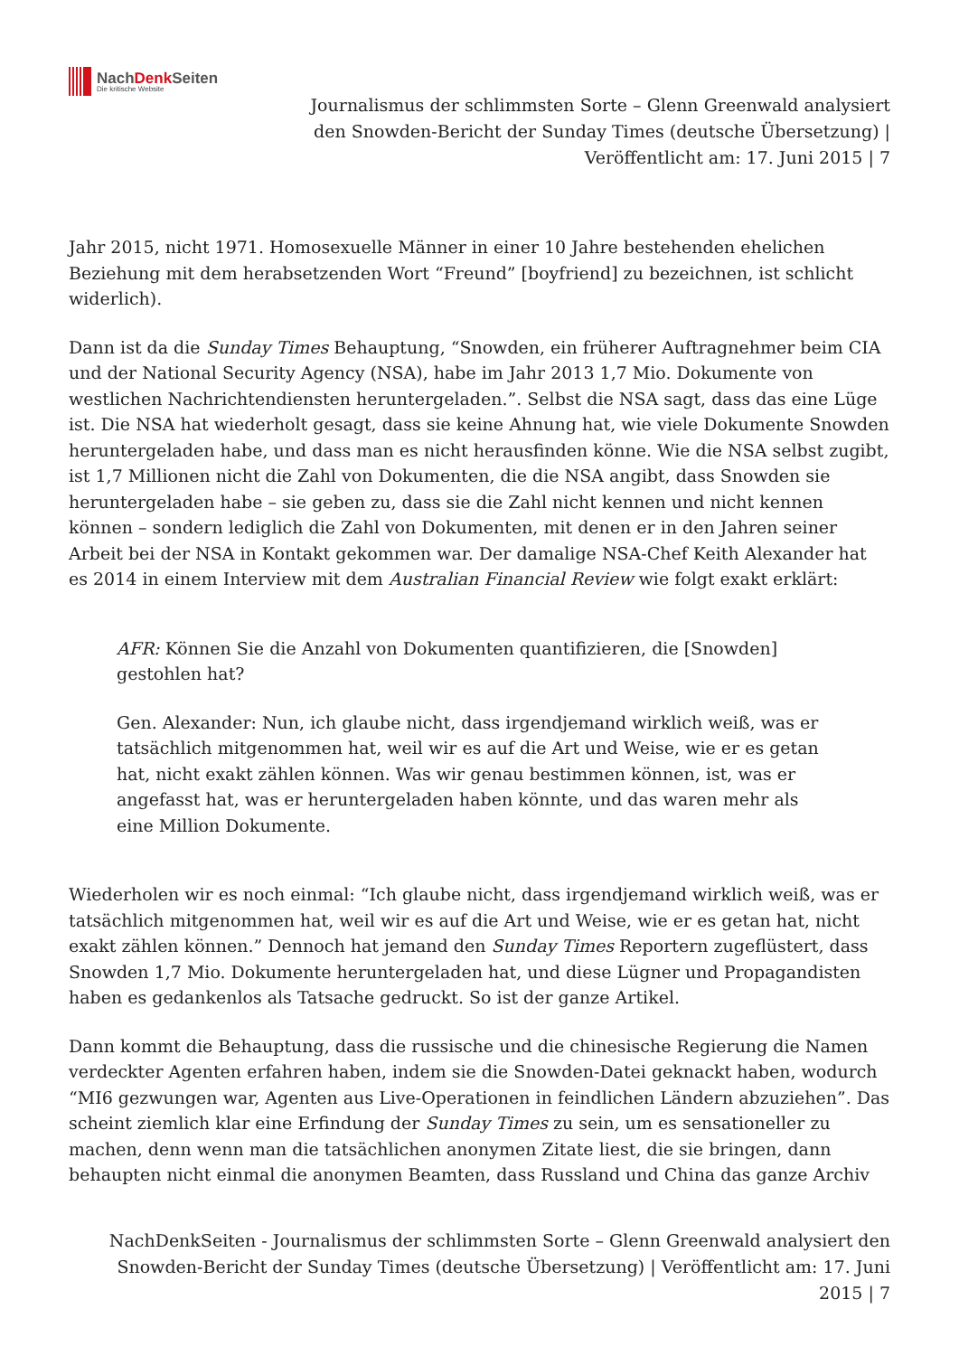NachDenk Seiten
Die kritische Website
Journalismus der schlimmsten Sorte – Glenn Greenwald analysiert den Snowden-Bericht der Sunday Times (deutsche Übersetzung) | Veröffentlicht am: 17. Juni 2015 | 7
Jahr 2015, nicht 1971. Homosexuelle Männer in einer 10 Jahre bestehenden ehelichen Beziehung mit dem herabsetzenden Wort “Freund” [boyfriend] zu bezeichnen, ist schlicht widerlich).
Dann ist da die Sunday Times Behauptung, “Snowden, ein früherer Auftragnehmer beim CIA und der National Security Agency (NSA), habe im Jahr 2013 1,7 Mio. Dokumente von westlichen Nachrichtendiensten heruntergeladen.”. Selbst die NSA sagt, dass das eine Lüge ist. Die NSA hat wiederholt gesagt, dass sie keine Ahnung hat, wie viele Dokumente Snowden heruntergeladen habe, und dass man es nicht herausfinden könne. Wie die NSA selbst zugibt, ist 1,7 Millionen nicht die Zahl von Dokumenten, die die NSA angibt, dass Snowden sie heruntergeladen habe – sie geben zu, dass sie die Zahl nicht kennen und nicht kennen können – sondern lediglich die Zahl von Dokumenten, mit denen er in den Jahren seiner Arbeit bei der NSA in Kontakt gekommen war. Der damalige NSA-Chef Keith Alexander hat es 2014 in einem Interview mit dem Australian Financial Review wie folgt exakt erklärt:
AFR: Können Sie die Anzahl von Dokumenten quantifizieren, die [Snowden] gestohlen hat?
Gen. Alexander: Nun, ich glaube nicht, dass irgendjemand wirklich weiß, was er tatsächlich mitgenommen hat, weil wir es auf die Art und Weise, wie er es getan hat, nicht exakt zählen können. Was wir genau bestimmen können, ist, was er angefasst hat, was er heruntergeladen haben könnte, und das waren mehr als eine Million Dokumente.
Wiederholen wir es noch einmal: “Ich glaube nicht, dass irgendjemand wirklich weiß, was er tatsächlich mitgenommen hat, weil wir es auf die Art und Weise, wie er es getan hat, nicht exakt zählen können.” Dennoch hat jemand den Sunday Times Reportern zugeflüstert, dass Snowden 1,7 Mio. Dokumente heruntergeladen hat, und diese Lügner und Propagandisten haben es gedankenlos als Tatsache gedruckt. So ist der ganze Artikel.
Dann kommt die Behauptung, dass die russische und die chinesische Regierung die Namen verdeckter Agenten erfahren haben, indem sie die Snowden-Datei geknackt haben, wodurch “MI6 gezwungen war, Agenten aus Live-Operationen in feindlichen Ländern abzuziehen”. Das scheint ziemlich klar eine Erfindung der Sunday Times zu sein, um es sensationeller zu machen, denn wenn man die tatsächlichen anonymen Zitate liest, die sie bringen, dann behaupten nicht einmal die anonymen Beamten, dass Russland und China das ganze Archiv
NachDenkSeiten - Journalismus der schlimmsten Sorte – Glenn Greenwald analysiert den Snowden-Bericht der Sunday Times (deutsche Übersetzung) | Veröffentlicht am: 17. Juni 2015 | 7